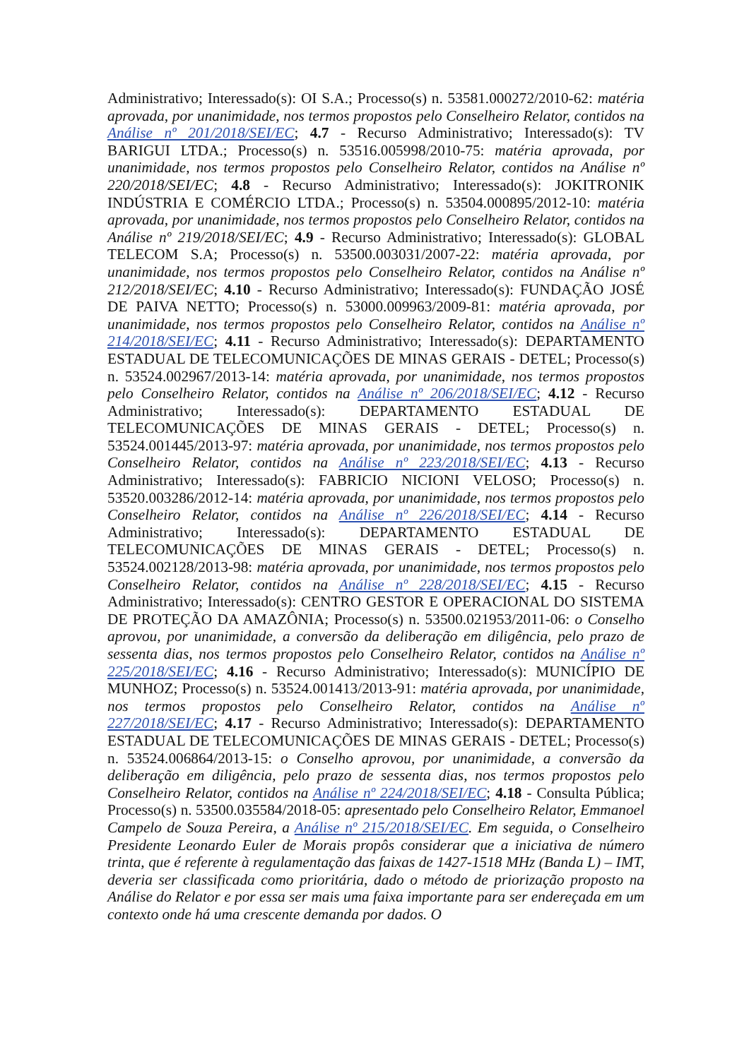Administrativo; Interessado(s): OI S.A.; Processo(s) n. 53581.000272/2010-62: matéria aprovada, por unanimidade, nos termos propostos pelo Conselheiro Relator, contidos na Análise nº 201/2018/SEI/EC; 4.7 - Recurso Administrativo; Interessado(s): TV BARIGUI LTDA.; Processo(s) n. 53516.005998/2010-75: matéria aprovada, por unanimidade, nos termos propostos pelo Conselheiro Relator, contidos na Análise nº 220/2018/SEI/EC; 4.8 - Recurso Administrativo; Interessado(s): JOKITRONIK INDÚSTRIA E COMÉRCIO LTDA.; Processo(s) n. 53504.000895/2012-10: matéria aprovada, por unanimidade, nos termos propostos pelo Conselheiro Relator, contidos na Análise nº 219/2018/SEI/EC; 4.9 - Recurso Administrativo; Interessado(s): GLOBAL TELECOM S.A; Processo(s) n. 53500.003031/2007-22: matéria aprovada, por unanimidade, nos termos propostos pelo Conselheiro Relator, contidos na Análise nº 212/2018/SEI/EC; 4.10 - Recurso Administrativo; Interessado(s): FUNDAÇÃO JOSÉ DE PAIVA NETTO; Processo(s) n. 53000.009963/2009-81: matéria aprovada, por unanimidade, nos termos propostos pelo Conselheiro Relator, contidos na Análise nº 214/2018/SEI/EC; 4.11 - Recurso Administrativo; Interessado(s): DEPARTAMENTO ESTADUAL DE TELECOMUNICAÇÕES DE MINAS GERAIS - DETEL; Processo(s) n. 53524.002967/2013-14: matéria aprovada, por unanimidade, nos termos propostos pelo Conselheiro Relator, contidos na Análise nº 206/2018/SEI/EC; 4.12 - Recurso Administrativo; Interessado(s): DEPARTAMENTO ESTADUAL DE TELECOMUNICAÇÕES DE MINAS GERAIS - DETEL; Processo(s) n. 53524.001445/2013-97: matéria aprovada, por unanimidade, nos termos propostos pelo Conselheiro Relator, contidos na Análise nº 223/2018/SEI/EC; 4.13 - Recurso Administrativo; Interessado(s): FABRICIO NICIONI VELOSO; Processo(s) n. 53520.003286/2012-14: matéria aprovada, por unanimidade, nos termos propostos pelo Conselheiro Relator, contidos na Análise nº 226/2018/SEI/EC; 4.14 - Recurso Administrativo; Interessado(s): DEPARTAMENTO ESTADUAL DE TELECOMUNICAÇÕES DE MINAS GERAIS - DETEL; Processo(s) n. 53524.002128/2013-98: matéria aprovada, por unanimidade, nos termos propostos pelo Conselheiro Relator, contidos na Análise nº 228/2018/SEI/EC; 4.15 - Recurso Administrativo; Interessado(s): CENTRO GESTOR E OPERACIONAL DO SISTEMA DE PROTEÇÃO DA AMAZÔNIA; Processo(s) n. 53500.021953/2011-06: o Conselho aprovou, por unanimidade, a conversão da deliberação em diligência, pelo prazo de sessenta dias, nos termos propostos pelo Conselheiro Relator, contidos na Análise nº 225/2018/SEI/EC; 4.16 - Recurso Administrativo; Interessado(s): MUNICÍPIO DE MUNHOZ; Processo(s) n. 53524.001413/2013-91: matéria aprovada, por unanimidade, nos termos propostos pelo Conselheiro Relator, contidos na Análise nº 227/2018/SEI/EC; 4.17 - Recurso Administrativo; Interessado(s): DEPARTAMENTO ESTADUAL DE TELECOMUNICAÇÕES DE MINAS GERAIS - DETEL; Processo(s) n. 53524.006864/2013-15: o Conselho aprovou, por unanimidade, a conversão da deliberação em diligência, pelo prazo de sessenta dias, nos termos propostos pelo Conselheiro Relator, contidos na Análise nº 224/2018/SEI/EC; 4.18 - Consulta Pública; Processo(s) n. 53500.035584/2018-05: apresentado pelo Conselheiro Relator, Emmanoel Campelo de Souza Pereira, a Análise nº 215/2018/SEI/EC. Em seguida, o Conselheiro Presidente Leonardo Euler de Morais propôs considerar que a iniciativa de número trinta, que é referente à regulamentação das faixas de 1427-1518 MHz (Banda L) – IMT, deveria ser classificada como prioritária, dado o método de priorização proposto na Análise do Relator e por essa ser mais uma faixa importante para ser endereçada em um contexto onde há uma crescente demanda por dados. O